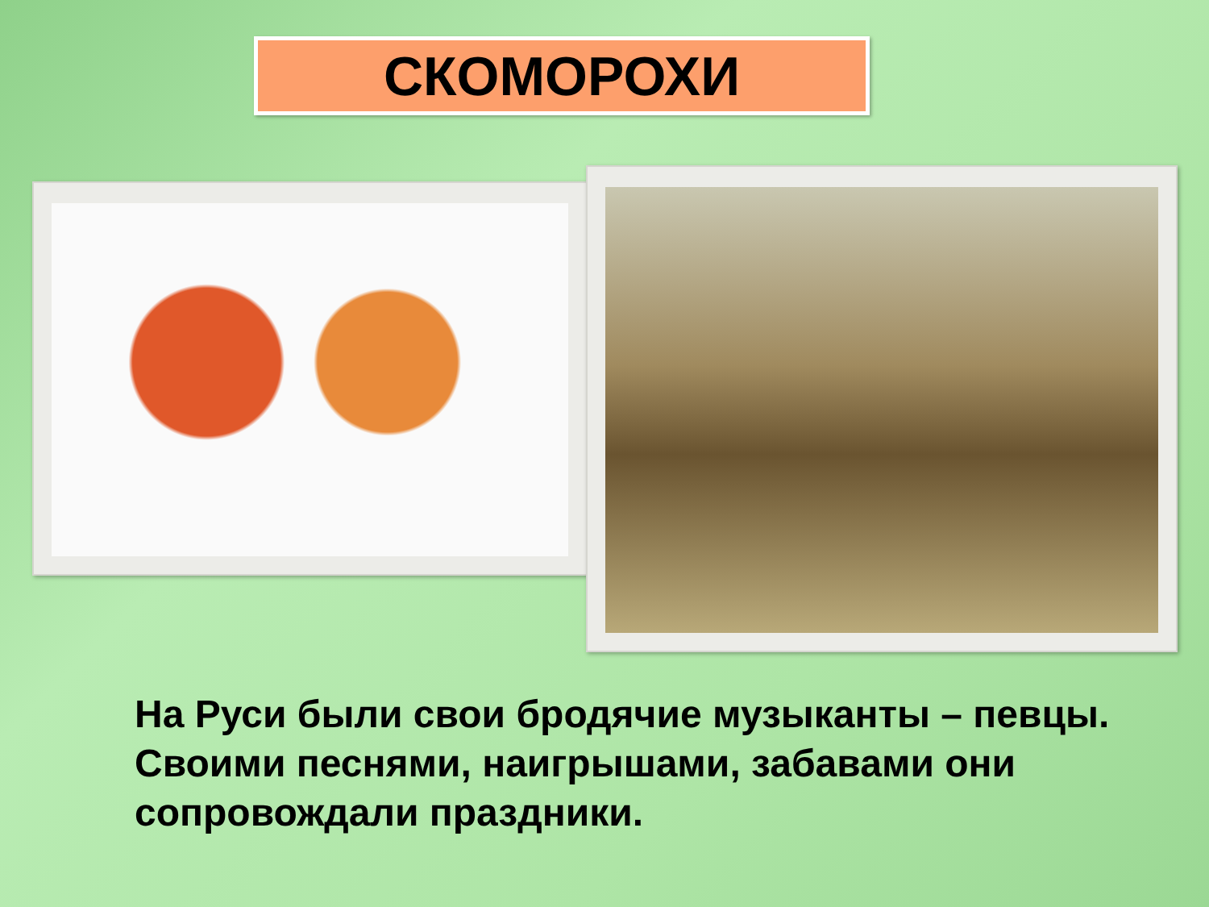СКОМОРОХИ
На Руси были свои бродячие музыканты – певцы. Своими песнями, наигрышами, забавами они сопровождали праздники.